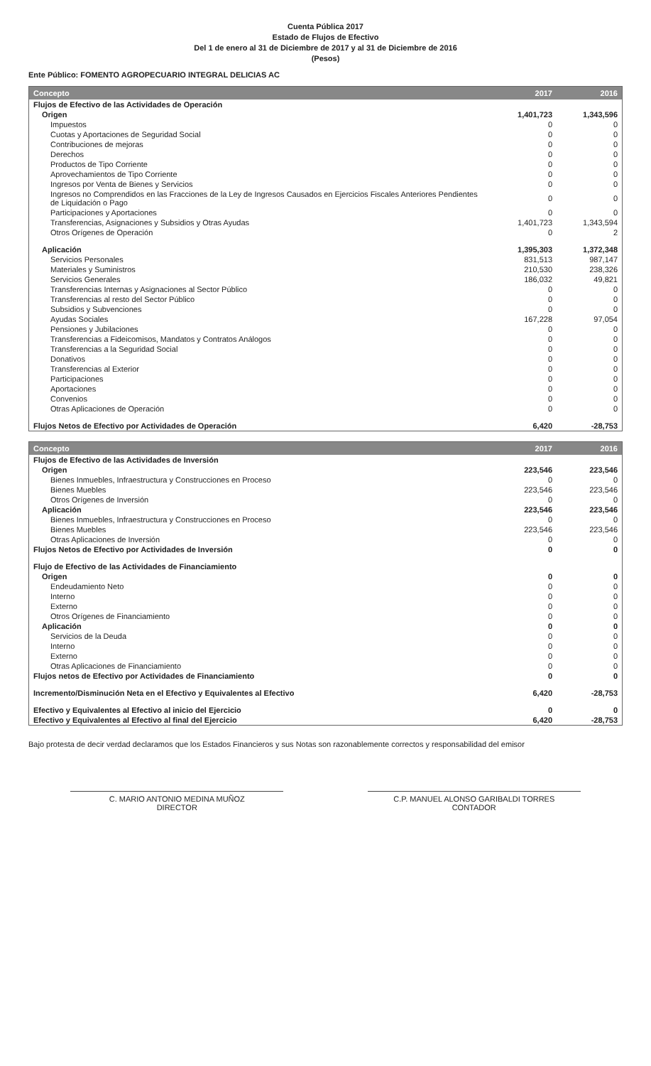Cuenta Pública 2017
Estado de Flujos de Efectivo
Del 1 de enero al 31 de Diciembre de 2017 y al 31 de Diciembre de 2016
(Pesos)
Ente Público: FOMENTO AGROPECUARIO INTEGRAL DELICIAS AC
| Concepto | 2017 | 2016 |
| --- | --- | --- |
| Flujos de Efectivo de las Actividades de Operación | | |
| Origen | 1,401,723 | 1,343,596 |
| Impuestos | 0 | 0 |
| Cuotas y Aportaciones de Seguridad Social | 0 | 0 |
| Contribuciones de mejoras | 0 | 0 |
| Derechos | 0 | 0 |
| Productos de Tipo Corriente | 0 | 0 |
| Aprovechamientos de Tipo Corriente | 0 | 0 |
| Ingresos por Venta de Bienes y Servicios | 0 | 0 |
| Ingresos no Comprendidos en las Fracciones de la Ley de Ingresos Causados en Ejercicios Fiscales Anteriores Pendientes de Liquidación o Pago | 0 | 0 |
| Participaciones y Aportaciones | 0 | 0 |
| Transferencias, Asignaciones y Subsidios y Otras Ayudas | 1,401,723 | 1,343,594 |
| Otros Orígenes de Operación | 0 | 2 |
| Aplicación | 1,395,303 | 1,372,348 |
| Servicios Personales | 831,513 | 987,147 |
| Materiales y Suministros | 210,530 | 238,326 |
| Servicios Generales | 186,032 | 49,821 |
| Transferencias Internas y Asignaciones al Sector Público | 0 | 0 |
| Transferencias al resto del Sector Público | 0 | 0 |
| Subsidios y Subvenciones | 0 | 0 |
| Ayudas Sociales | 167,228 | 97,054 |
| Pensiones y Jubilaciones | 0 | 0 |
| Transferencias a Fideicomisos, Mandatos y Contratos Análogos | 0 | 0 |
| Transferencias a la Seguridad Social | 0 | 0 |
| Donativos | 0 | 0 |
| Transferencias al Exterior | 0 | 0 |
| Participaciones | 0 | 0 |
| Aportaciones | 0 | 0 |
| Convenios | 0 | 0 |
| Otras Aplicaciones de Operación | 0 | 0 |
| Flujos Netos de Efectivo por Actividades de Operación | 6,420 | -28,753 |
| Concepto | 2017 | 2016 |
| --- | --- | --- |
| Flujos de Efectivo de las Actividades de Inversión | | |
| Origen | 223,546 | 223,546 |
| Bienes Inmuebles, Infraestructura y Construcciones en Proceso | 0 | 0 |
| Bienes Muebles | 223,546 | 223,546 |
| Otros Orígenes de Inversión | 0 | 0 |
| Aplicación | 223,546 | 223,546 |
| Bienes Inmuebles, Infraestructura y Construcciones en Proceso | 0 | 0 |
| Bienes Muebles | 223,546 | 223,546 |
| Otras Aplicaciones de Inversión | 0 | 0 |
| Flujos Netos de Efectivo por Actividades de Inversión | 0 | 0 |
| Flujo de Efectivo de las Actividades de Financiamiento | | |
| Origen | 0 | 0 |
| Endeudamiento Neto | 0 | 0 |
| Interno | 0 | 0 |
| Externo | 0 | 0 |
| Otros Orígenes de Financiamiento | 0 | 0 |
| Aplicación | 0 | 0 |
| Servicios de la Deuda | 0 | 0 |
| Interno | 0 | 0 |
| Externo | 0 | 0 |
| Otras Aplicaciones de Financiamiento | 0 | 0 |
| Flujos netos de Efectivo por Actividades de Financiamiento | 0 | 0 |
| Incremento/Disminución Neta en el Efectivo y Equivalentes al Efectivo | 6,420 | -28,753 |
| Efectivo y Equivalentes al Efectivo al inicio del Ejercicio | 0 | 0 |
| Efectivo y Equivalentes al Efectivo al final del Ejercicio | 6,420 | -28,753 |
Bajo protesta de decir verdad declaramos que los Estados Financieros y sus Notas son razonablemente correctos y responsabilidad del emisor
C. MARIO ANTONIO MEDINA MUÑOZ
DIRECTOR
C.P. MANUEL ALONSO GARIBALDI TORRES
CONTADOR